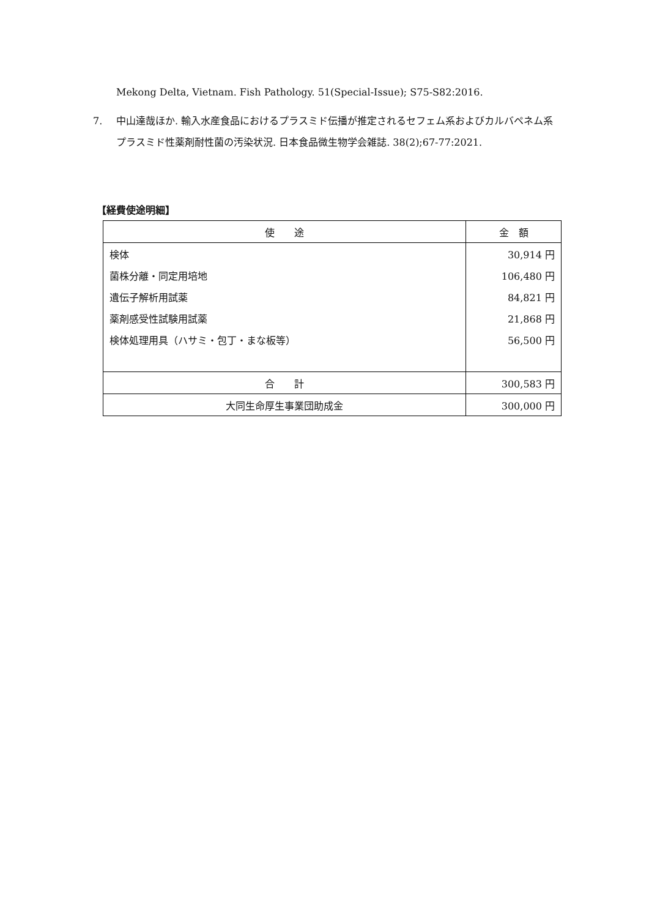Mekong Delta, Vietnam. Fish Pathology. 51(Special-Issue); S75-S82:2016.
7. 中山達哉ほか. 輸入水産食品におけるプラスミド伝播が推定されるセフェム系およびカルバペネム系プラスミド性薬剤耐性菌の汚染状況. 日本食品微生物学会雑誌. 38(2);67-77:2021.
【経費使途明細】
| 使 途 | 金 額 |
| --- | --- |
| 検体 | 30,914 円 |
| 菌株分離・同定用培地 | 106,480 円 |
| 遺伝子解析用試薬 | 84,821 円 |
| 薬剤感受性試験用試薬 | 21,868 円 |
| 検体処理用具（ハサミ・包丁・まな板等） | 56,500 円 |
| 合 計 | 300,583 円 |
| 大同生命厚生事業団助成金 | 300,000 円 |